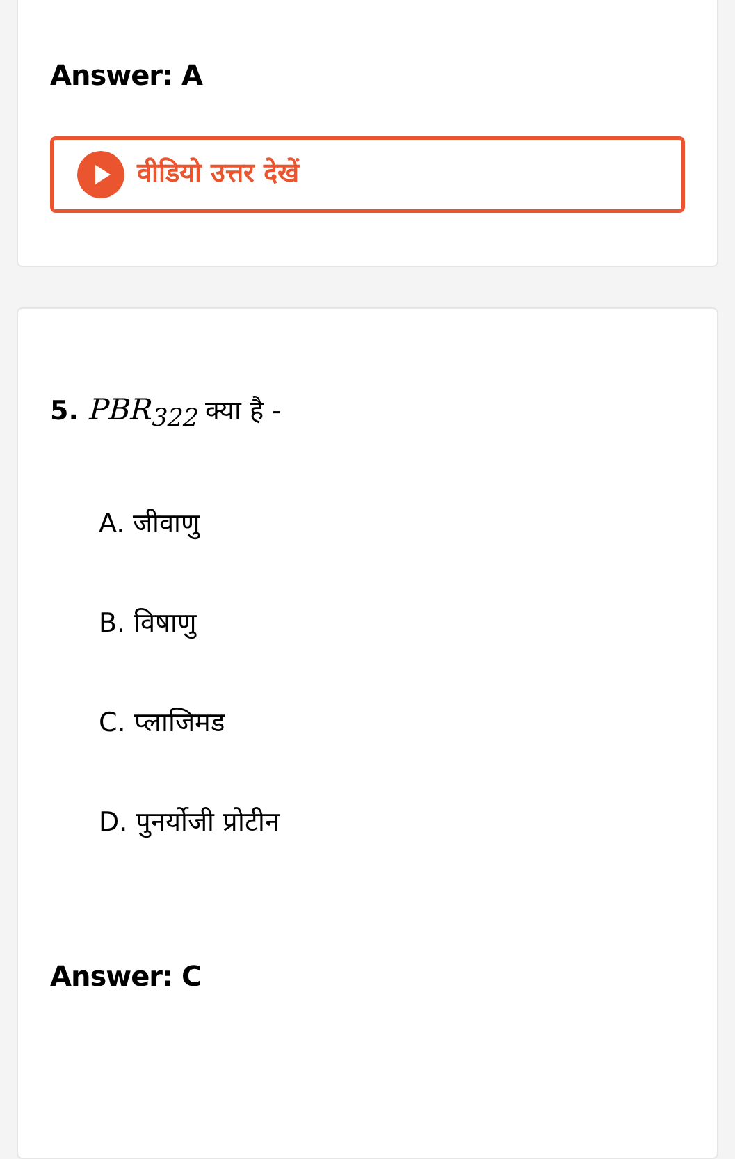Answer: A
वीडियो उत्तर देखें
5. PBR<sub>322</sub> क्या है -
A. जीवाणु
B. विषाणु
C. प्लाजिमड
D. पुनर्योजी प्रोटीन
Answer: C